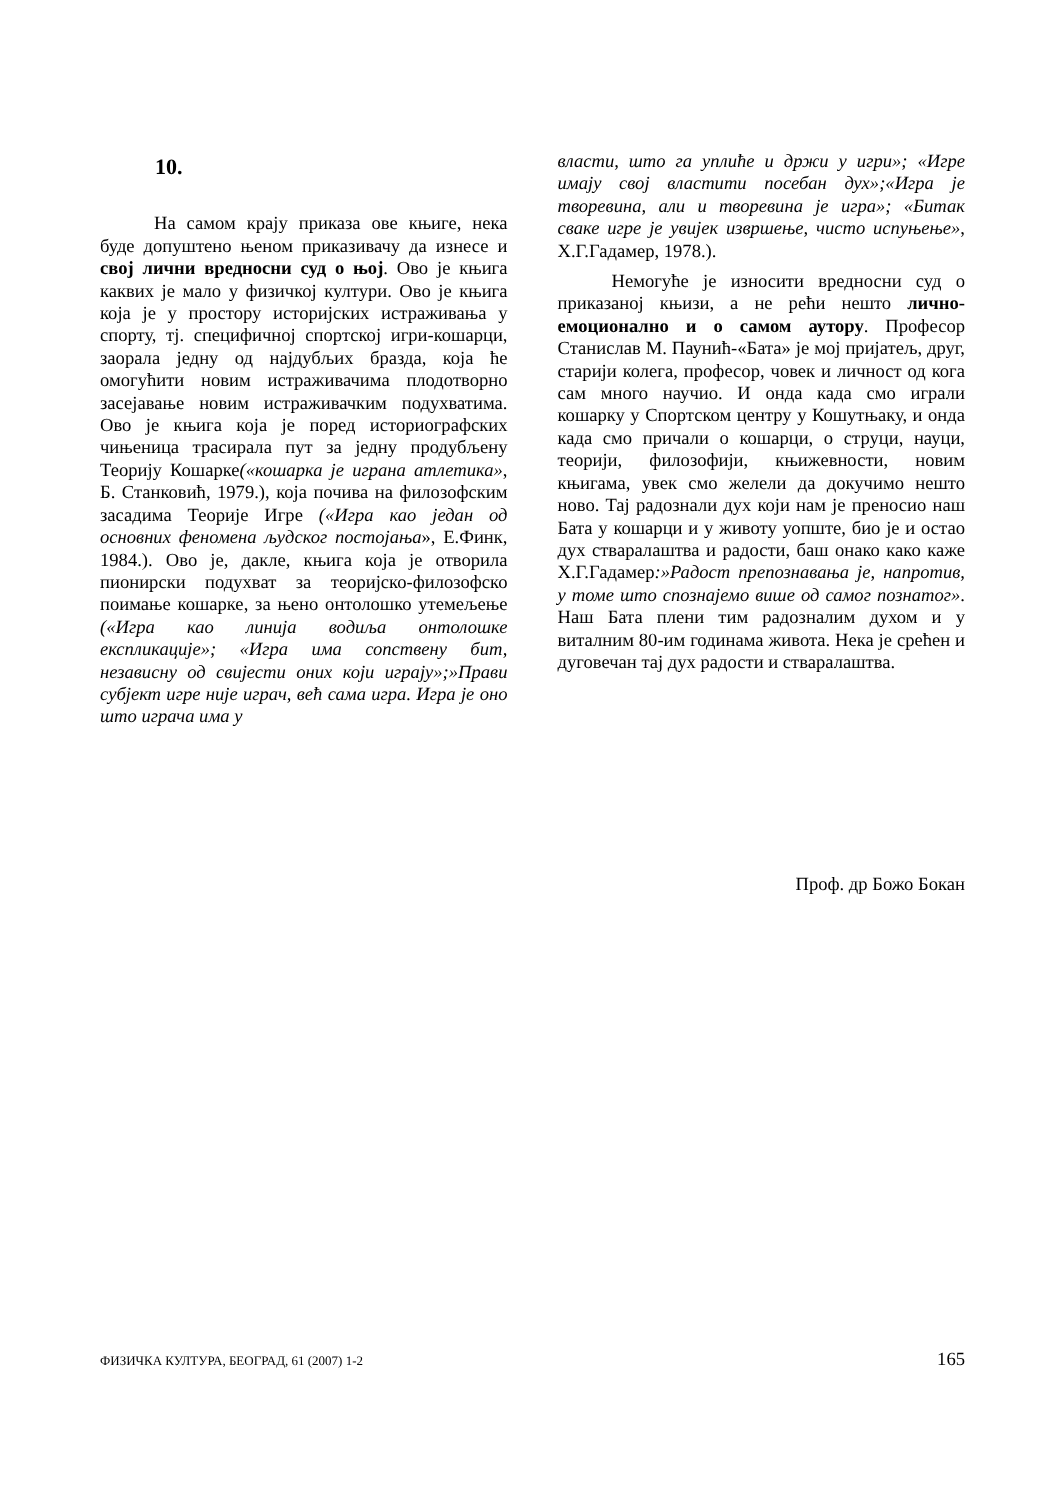10.
На самом крају приказа ове књиге, нека буде допуштено њеном приказивачу да изнесе и свој лични вредносни суд о њој. Ово је књига каквих је мало у физичкој култури. Ово је књига која је у простору историјских истраживања у спорту, тј. специфичној спортској игри-кошарци, заорала једну од најдубљих бразда, која ће омогућити новим истраживачима плодотворно засејавање новим истраживачким подухватима. Ово је књига која је поред историографских чињеница трасирала пут за једну продубљену Теорију Кошарке(«кошарка је играна атлетика», Б. Станковић, 1979.), која почива на филозофским засадима Теорије Игре («Игра као један од основних феномена људског постојања», Е.Финк, 1984.). Ово је, дакле, књига која је отворила пионирски подухват за теоријско-филозофско поимање кошарке, за њено онтолошко утемељење («Игра као линија водиља онтолошке експликације»; «Игра има сопствену бит, независну од свијести оних који играју»;»Прави субјект игре није играч, већ сама игра. Игра је оно што играча има у
власти, што га уплиће и држи у игри»; «Игре имају свој властити посебан дух»;«Игра је творевина, али и творевина је игра»; «Битак сваке игре је увијек извршење, чисто испуњење», Х.Г.Гадамер, 1978.).
Немогуће је износити вредносни суд о приказаној књизи, а не рећи нешто лично-емоционално и о самом аутору. Професор Станислав М. Паунић-«Бата» је мој пријатељ, друг, старији колега, професор, човек и личност од кога сам много научио. И онда када смо играли кошарку у Спортском центру у Кошутњаку, и онда када смо причали о кошарци, о струци, науци, теорији, филозофији, књижевности, новим књигама, увек смо желели да докучимо нешто ново. Тај радознали дух који нам је преносио наш Бата у кошарци и у животу уопште, био је и остао дух стваралаштва и радости, баш онако како каже Х.Г.Гадамер:»Радост препознавања је, напротив, у томе што спознајемо више од самог познатог». Наш Бата плени тим радозналим духом и у виталним 80-им годинама живота. Нека је срећен и дуговечан тај дух радости и стваралаштва.
Проф. др Божо Бокан
ФИЗИЧКА КУЛТУРА, БЕОГРАД, 61 (2007) 1-2 165